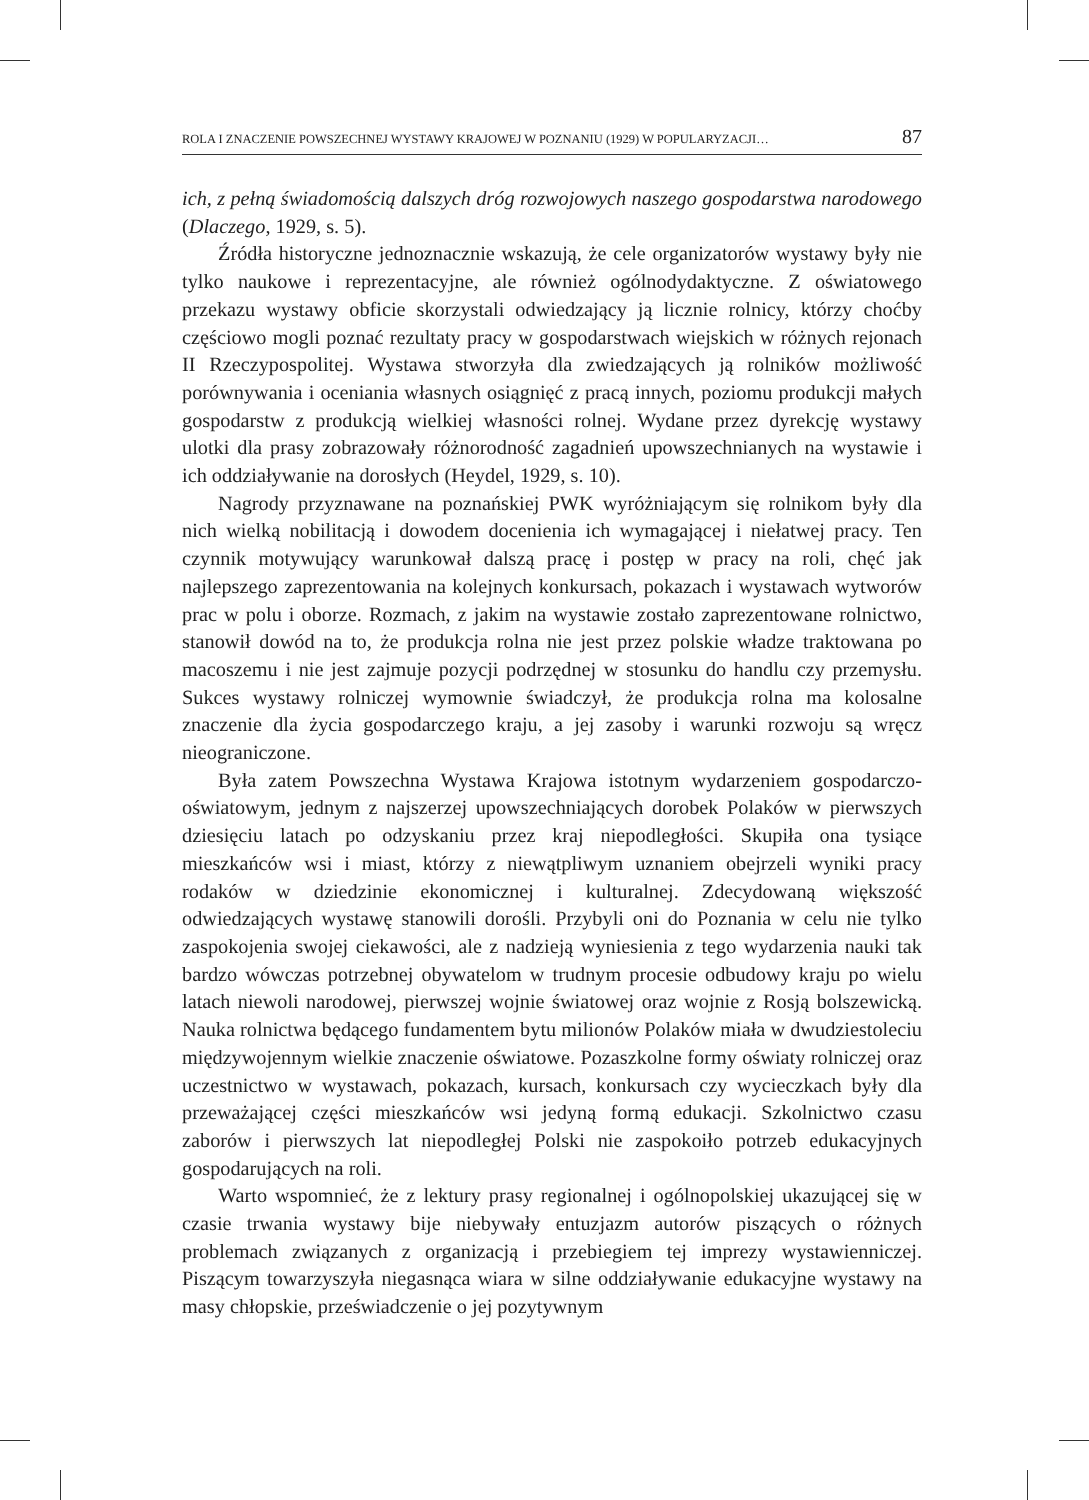ROLA I ZNACZENIE POWSZECHNEJ WYSTAWY KRAJOWEJ W POZNANIU (1929) W POPULARYZACJI… 87
ich, z pełną świadomością dalszych dróg rozwojowych naszego gospodarstwa narodowego (Dlaczego, 1929, s. 5).
Źródła historyczne jednoznacznie wskazują, że cele organizatorów wystawy były nie tylko naukowe i reprezentacyjne, ale również ogólnodydaktyczne. Z oświatowego przekazu wystawy obficie skorzystali odwiedzający ją licznie rolnicy, którzy choćby częściowo mogli poznać rezultaty pracy w gospodarstwach wiejskich w różnych rejonach II Rzeczypospolitej. Wystawa stworzyła dla zwiedzających ją rolników możliwość porównywania i oceniania własnych osiągnięć z pracą innych, poziomu produkcji małych gospodarstw z produkcją wielkiej własności rolnej. Wydane przez dyrekcję wystawy ulotki dla prasy zobrazowały różnorodność zagadnień upowszechnianych na wystawie i ich oddziaływanie na dorosłych (Heydel, 1929, s. 10).
Nagrody przyznawane na poznańskiej PWK wyróżniającym się rolnikom były dla nich wielką nobilitacją i dowodem docenienia ich wymagającej i niełatwej pracy. Ten czynnik motywujący warunkował dalszą pracę i postęp w pracy na roli, chęć jak najlepszego zaprezentowania na kolejnych konkursach, pokazach i wystawach wytworów prac w polu i oborze. Rozmach, z jakim na wystawie zostało zaprezentowane rolnictwo, stanowił dowód na to, że produkcja rolna nie jest przez polskie władze traktowana po macoszemu i nie jest zajmuje pozycji podrzędnej w stosunku do handlu czy przemysłu. Sukces wystawy rolniczej wymownie świadczył, że produkcja rolna ma kolosalne znaczenie dla życia gospodarczego kraju, a jej zasoby i warunki rozwoju są wręcz nieograniczone.
Była zatem Powszechna Wystawa Krajowa istotnym wydarzeniem gospodarczo-oświatowym, jednym z najszerzej upowszechniających dorobek Polaków w pierwszych dziesięciu latach po odzyskaniu przez kraj niepodległości. Skupiła ona tysiące mieszkańców wsi i miast, którzy z niewątpliwym uznaniem obejrzeli wyniki pracy rodaków w dziedzinie ekonomicznej i kulturalnej. Zdecydowaną większość odwiedzających wystawę stanowili dorośli. Przybyli oni do Poznania w celu nie tylko zaspokojenia swojej ciekawości, ale z nadzieją wyniesienia z tego wydarzenia nauki tak bardzo wówczas potrzebnej obywatelom w trudnym procesie odbudowy kraju po wielu latach niewoli narodowej, pierwszej wojnie światowej oraz wojnie z Rosją bolszewicką. Nauka rolnictwa będącego fundamentem bytu milionów Polaków miała w dwudziestoleciu międzywojennym wielkie znaczenie oświatowe. Pozaszkolne formy oświaty rolniczej oraz uczestnictwo w wystawach, pokazach, kursach, konkursach czy wycieczkach były dla przeważającej części mieszkańców wsi jedyną formą edukacji. Szkolnictwo czasu zaborów i pierwszych lat niepodległej Polski nie zaspokoiło potrzeb edukacyjnych gospodarujących na roli.
Warto wspomnieć, że z lektury prasy regionalnej i ogólnopolskiej ukazującej się w czasie trwania wystawy bije niebywały entuzjazm autorów piszących o różnych problemach związanych z organizacją i przebiegiem tej imprezy wystawienniczej. Piszącym towarzyszyła niegasnąca wiara w silne oddziaływanie edukacyjne wystawy na masy chłopskie, przeświadczenie o jej pozytywnym